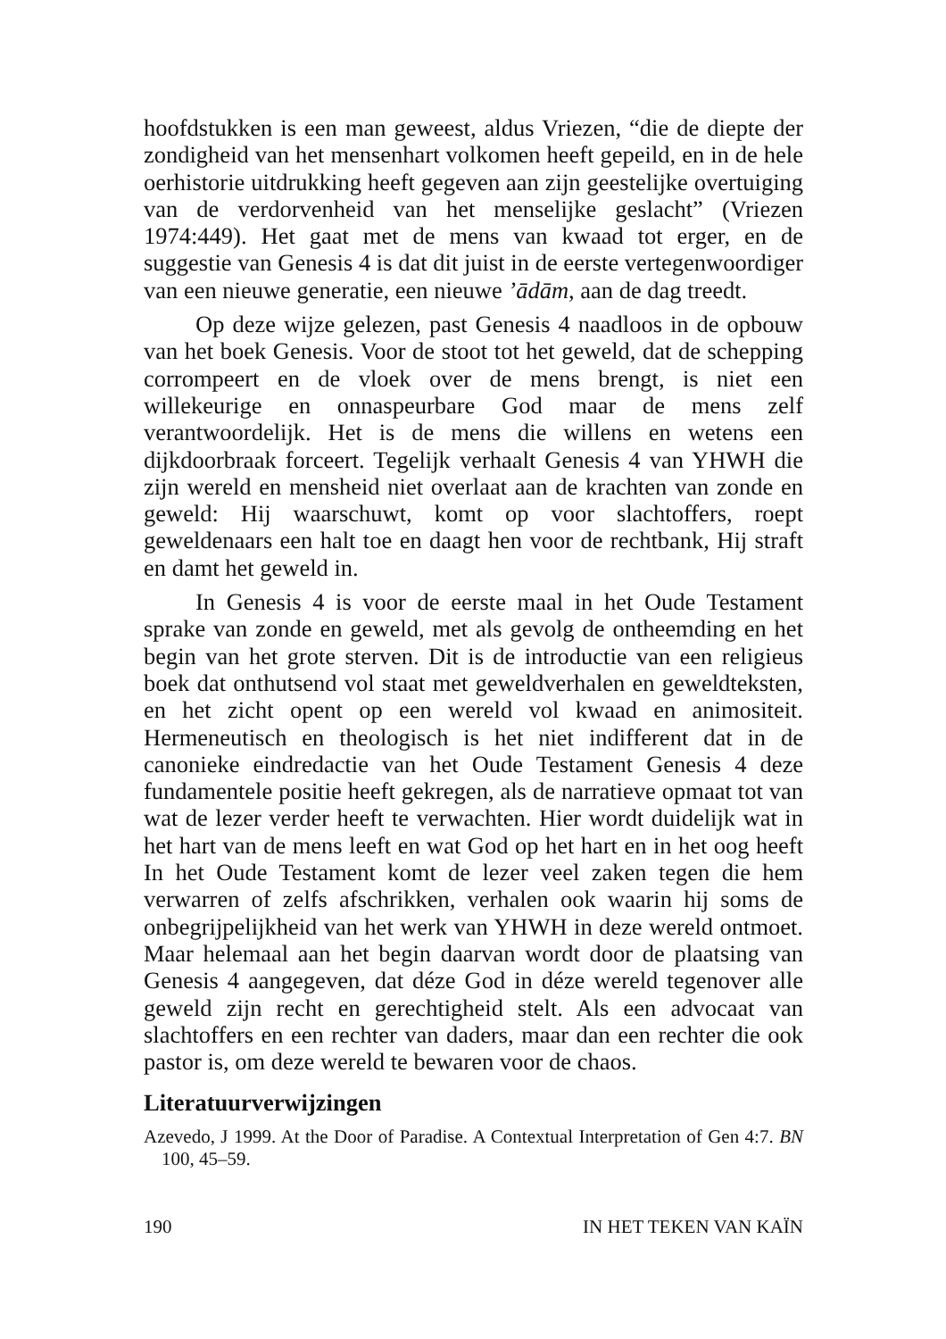hoofdstukken is een man geweest, aldus Vriezen, “die de diepte der zondigheid van het mensenhart volkomen heeft gepeild, en in de hele oerhistorie uitdrukking heeft gegeven aan zijn geestelijke overtuiging van de verdorvenheid van het menselijke geslacht” (Vriezen 1974:449). Het gaat met de mens van kwaad tot erger, en de suggestie van Genesis 4 is dat dit juist in de eerste vertegenwoordiger van een nieuwe generatie, een nieuwe ’ādām, aan de dag treedt.
Op deze wijze gelezen, past Genesis 4 naadloos in de opbouw van het boek Genesis. Voor de stoot tot het geweld, dat de schepping corrompeert en de vloek over de mens brengt, is niet een willekeurige en onnaspeurbare God maar de mens zelf verantwoordelijk. Het is de mens die willens en wetens een dijkdoorbraak forceert. Tegelijk verhaalt Genesis 4 van YHWH die zijn wereld en mensheid niet overlaat aan de krachten van zonde en geweld: Hij waarschuwt, komt op voor slachtoffers, roept geweldenaars een halt toe en daagt hen voor de rechtbank, Hij straft en damt het geweld in.
In Genesis 4 is voor de eerste maal in het Oude Testament sprake van zonde en geweld, met als gevolg de ontheemding en het begin van het grote sterven. Dit is de introductie van een religieus boek dat onthutsend vol staat met geweldverhalen en geweldteksten, en het zicht opent op een wereld vol kwaad en animositeit. Hermeneutisch en theologisch is het niet indifferent dat in de canonieke eindredactie van het Oude Testament Genesis 4 deze fundamentele positie heeft gekregen, als de narratieve opmaat tot van wat de lezer verder heeft te verwachten. Hier wordt duidelijk wat in het hart van de mens leeft en wat God op het hart en in het oog heeft In het Oude Testament komt de lezer veel zaken tegen die hem verwarren of zelfs afschrikken, verhalen ook waarin hij soms de onbegrijpelijkheid van het werk van YHWH in deze wereld ontmoet. Maar helemaal aan het begin daarvan wordt door de plaatsing van Genesis 4 aangegeven, dat déze God in déze wereld tegenover alle geweld zijn recht en gerechtigheid stelt. Als een advocaat van slachtoffers en een rechter van daders, maar dan een rechter die ook pastor is, om deze wereld te bewaren voor de chaos.
Literatuurverwijzingen
Azevedo, J 1999. At the Door of Paradise. A Contextual Interpretation of Gen 4:7. BN 100, 45–59.
190 IN HET TEKEN VAN KAÏN